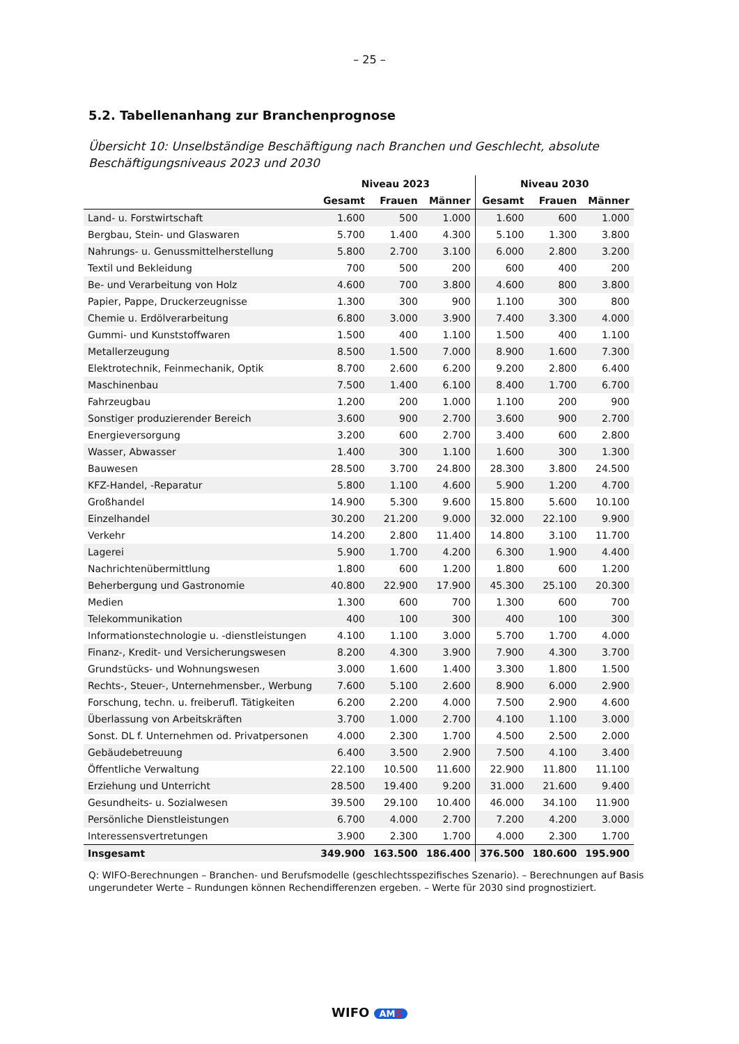– 25 –
5.2. Tabellenanhang zur Branchenprognose
Übersicht 10: Unselbständige Beschäftigung nach Branchen und Geschlecht, absolute Beschäftigungsniveaus 2023 und 2030
| | Niveau 2023 | | | Niveau 2030 | | |
| --- | --- | --- | --- | --- | --- | --- |
| | Gesamt | Frauen | Männer | Gesamt | Frauen | Männer |
| Land- u. Forstwirtschaft | 1.600 | 500 | 1.000 | 1.600 | 600 | 1.000 |
| Bergbau, Stein- und Glaswaren | 5.700 | 1.400 | 4.300 | 5.100 | 1.300 | 3.800 |
| Nahrungs- u. Genussmittelherstellung | 5.800 | 2.700 | 3.100 | 6.000 | 2.800 | 3.200 |
| Textil und Bekleidung | 700 | 500 | 200 | 600 | 400 | 200 |
| Be- und Verarbeitung von Holz | 4.600 | 700 | 3.800 | 4.600 | 800 | 3.800 |
| Papier, Pappe, Druckerzeugnisse | 1.300 | 300 | 900 | 1.100 | 300 | 800 |
| Chemie u. Erdölverarbeitung | 6.800 | 3.000 | 3.900 | 7.400 | 3.300 | 4.000 |
| Gummi- und Kunststoffwaren | 1.500 | 400 | 1.100 | 1.500 | 400 | 1.100 |
| Metallerzeugung | 8.500 | 1.500 | 7.000 | 8.900 | 1.600 | 7.300 |
| Elektrotechnik, Feinmechanik, Optik | 8.700 | 2.600 | 6.200 | 9.200 | 2.800 | 6.400 |
| Maschinenbau | 7.500 | 1.400 | 6.100 | 8.400 | 1.700 | 6.700 |
| Fahrzeugbau | 1.200 | 200 | 1.000 | 1.100 | 200 | 900 |
| Sonstiger produzierender Bereich | 3.600 | 900 | 2.700 | 3.600 | 900 | 2.700 |
| Energieversorgung | 3.200 | 600 | 2.700 | 3.400 | 600 | 2.800 |
| Wasser, Abwasser | 1.400 | 300 | 1.100 | 1.600 | 300 | 1.300 |
| Bauwesen | 28.500 | 3.700 | 24.800 | 28.300 | 3.800 | 24.500 |
| KFZ-Handel, -Reparatur | 5.800 | 1.100 | 4.600 | 5.900 | 1.200 | 4.700 |
| Großhandel | 14.900 | 5.300 | 9.600 | 15.800 | 5.600 | 10.100 |
| Einzelhandel | 30.200 | 21.200 | 9.000 | 32.000 | 22.100 | 9.900 |
| Verkehr | 14.200 | 2.800 | 11.400 | 14.800 | 3.100 | 11.700 |
| Lagerei | 5.900 | 1.700 | 4.200 | 6.300 | 1.900 | 4.400 |
| Nachrichtenübermittlung | 1.800 | 600 | 1.200 | 1.800 | 600 | 1.200 |
| Beherbergung und Gastronomie | 40.800 | 22.900 | 17.900 | 45.300 | 25.100 | 20.300 |
| Medien | 1.300 | 600 | 700 | 1.300 | 600 | 700 |
| Telekommunikation | 400 | 100 | 300 | 400 | 100 | 300 |
| Informationstechnologie u. -dienstleistungen | 4.100 | 1.100 | 3.000 | 5.700 | 1.700 | 4.000 |
| Finanz-, Kredit- und Versicherungswesen | 8.200 | 4.300 | 3.900 | 7.900 | 4.300 | 3.700 |
| Grundstücks- und Wohnungswesen | 3.000 | 1.600 | 1.400 | 3.300 | 1.800 | 1.500 |
| Rechts-, Steuer-, Unternehmensber., Werbung | 7.600 | 5.100 | 2.600 | 8.900 | 6.000 | 2.900 |
| Forschung, techn. u. freiberufl. Tätigkeiten | 6.200 | 2.200 | 4.000 | 7.500 | 2.900 | 4.600 |
| Überlassung von Arbeitskräften | 3.700 | 1.000 | 2.700 | 4.100 | 1.100 | 3.000 |
| Sonst. DL f. Unternehmen od. Privatpersonen | 4.000 | 2.300 | 1.700 | 4.500 | 2.500 | 2.000 |
| Gebäudebetreuung | 6.400 | 3.500 | 2.900 | 7.500 | 4.100 | 3.400 |
| Öffentliche Verwaltung | 22.100 | 10.500 | 11.600 | 22.900 | 11.800 | 11.100 |
| Erziehung und Unterricht | 28.500 | 19.400 | 9.200 | 31.000 | 21.600 | 9.400 |
| Gesundheits- u. Sozialwesen | 39.500 | 29.100 | 10.400 | 46.000 | 34.100 | 11.900 |
| Persönliche Dienstleistungen | 6.700 | 4.000 | 2.700 | 7.200 | 4.200 | 3.000 |
| Interessensvertretungen | 3.900 | 2.300 | 1.700 | 4.000 | 2.300 | 1.700 |
| Insgesamt | 349.900 | 163.500 | 186.400 | 376.500 | 180.600 | 195.900 |
Q: WIFO-Berechnungen – Branchen- und Berufsmodelle (geschlechtsspezifisches Szenario). – Berechnungen auf Basis ungerundeter Werte – Rundungen können Rechendifferenzen ergeben. – Werte für 2030 sind prognostiziert.
WIFO AMS